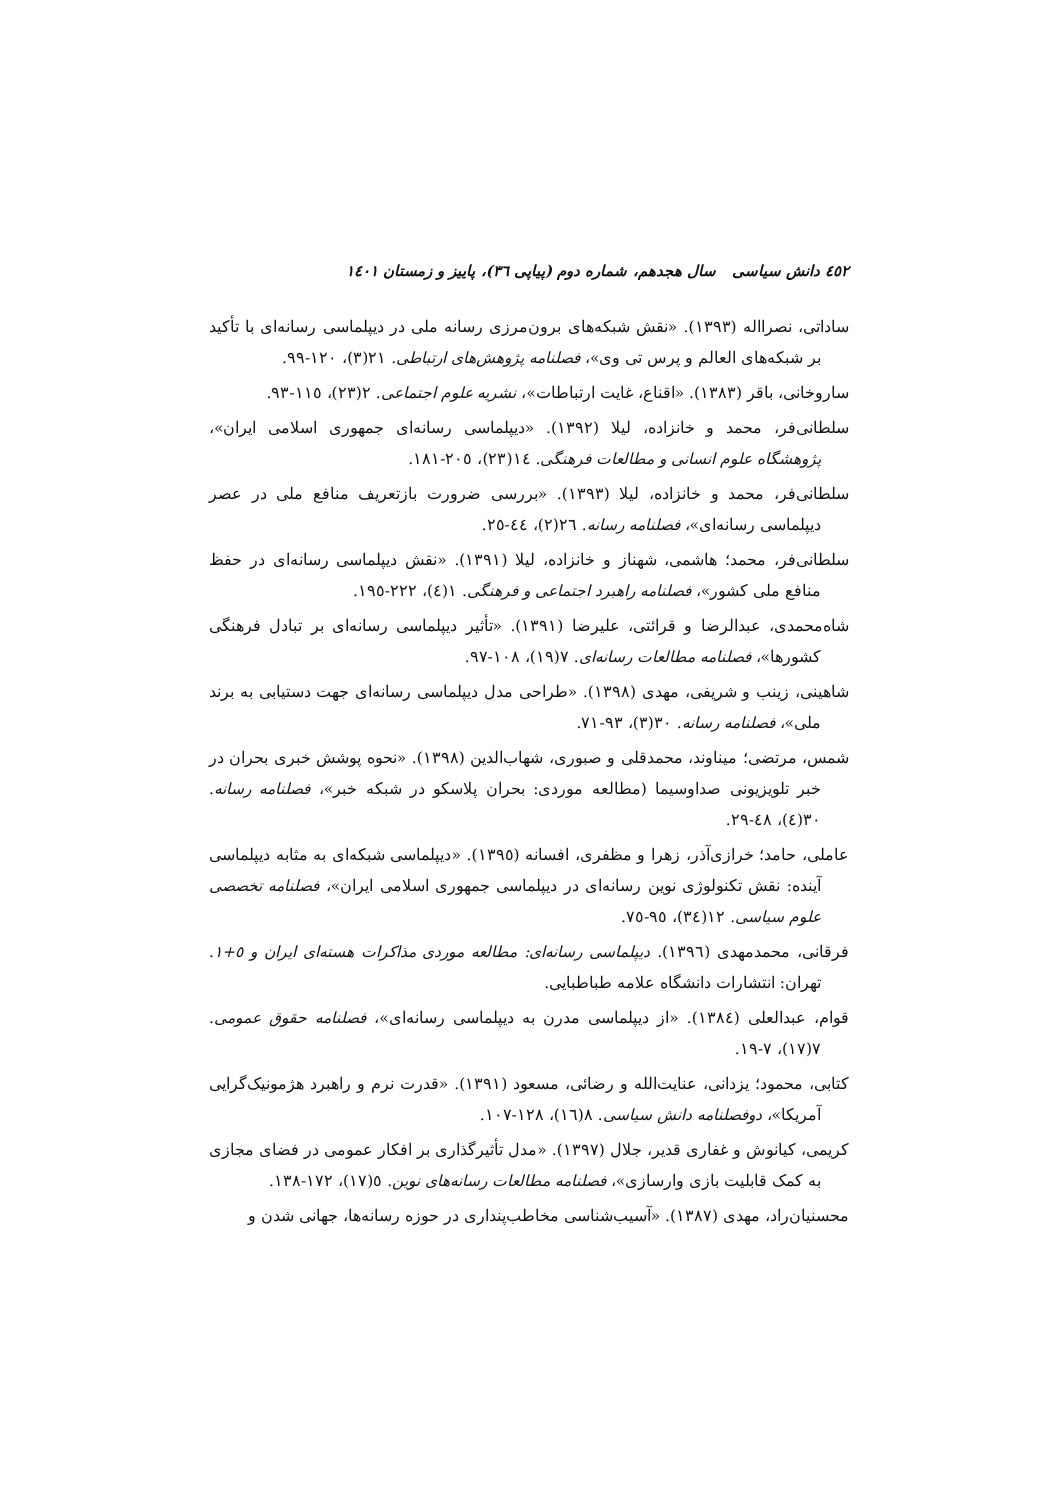٤٥٢ دانش سیاسی سال هجدهم، شماره دوم (پیاپی ٣٦)، پاییز و زمستان ١٤٠١
ساداتی، نصرااله (١٣٩٣). «نقش شبکه‌های برون‌مرزی رسانه ملی در دیپلماسی رسانه‌ای با تأکید بر شبکه‌های العالم و پرس تی وی»، فصلنامه پژوهش‌های ارتباطی. ٢١(٣)، ١٢٠-٩٩.
ساروخانی، باقر (١٣٨٣). «اقناع، غایت ارتباطات»، نشریه علوم اجتماعی. ٢(٢٣)، ١١٥-٩٣.
سلطانی‌فر، محمد و خانزاده، لیلا (١٣٩٢). «دیپلماسی رسانه‌ای جمهوری اسلامی ایران»، پژوهشگاه علوم انسانی و مطالعات فرهنگی. ١٤(٢٣)، ٢٠٥-١٨١.
سلطانی‌فر، محمد و خانزاده، لیلا (١٣٩٣). «بررسی ضرورت بازتعریف منافع ملی در عصر دیپلماسی رسانه‌ای»، فصلنامه رسانه. ٢٦(٢)، ٤٤-٢٥.
سلطانی‌فر، محمد؛ هاشمی، شهناز و خانزاده، لیلا (١٣٩١). «نقش دیپلماسی رسانه‌ای در حفظ منافع ملی کشور»، فصلنامه راهبرد اجتماعی و فرهنگی. ١(٤)، ٢٢٢-١٩٥.
شاه‌محمدی، عبدالرضا و قرائتی، علیرضا (١٣٩١). «تأثیر دیپلماسی رسانه‌ای بر تبادل فرهنگی کشورها»، فصلنامه مطالعات رسانه‌ای. ٧(١٩)، ١٠٨-٩٧.
شاهینی، زینب و شریفی، مهدی (١٣٩٨). «طراحی مدل دیپلماسی رسانه‌ای جهت دستیابی به برند ملی»، فصلنامه رسانه. ٣٠(٣)، ٩٣-٧١.
شمس، مرتضی؛ میناوند، محمدقلی و صبوری، شهاب‌الدین (١٣٩٨). «نحوه پوشش خبری بحران در خبر تلویزیونی صداوسیما (مطالعه موردی: بحران پلاسکو در شبکه خبر»، فصلنامه رسانه. ٣٠(٤)، ٤٨-٢٩.
عاملی، حامد؛ خرازی‌آذر، زهرا و مظفری، افسانه (١٣٩٥). «دیپلماسی شبکه‌ای به مثابه دیپلماسی آینده: نقش تکنولوژی نوین رسانه‌ای در دیپلماسی جمهوری اسلامی ایران»، فصلنامه تخصصی علوم سیاسی. ١٢(٣٤)، ٩٥-٧٥.
فرقانی، محمدمهدی (١٣٩٦). دیپلماسی رسانه‌ای: مطالعه موردی مذاکرات هسته‌ای ایران و ٥+١. تهران: انتشارات دانشگاه علامه طباطبایی.
قوام، عبدالعلی (١٣٨٤). «از دیپلماسی مدرن به دیپلماسی رسانه‌ای»، فصلنامه حقوق عمومی. ٧(١٧)، ٧-١٩.
کتابی، محمود؛ یزدانی، عنایت‌الله و رضائی، مسعود (١٣٩١). «قدرت نرم و راهبرد هژمونیک‌گرایی آمریکا»، دوفصلنامه دانش سیاسی. ٨(١٦)، ١٢٨-١٠٧.
کریمی، کیانوش و غفاری قدیر، جلال (١٣٩٧). «مدل تأثیرگذاری بر افکار عمومی در فضای مجازی به کمک قابلیت بازی وارسازی»، فصلنامه مطالعات رسانه‌های نوین. ٥(١٧)، ١٧٢-١٣٨.
محسنیان‌راد، مهدی (١٣٨٧). «آسیب‌شناسی مخاطب‌پنداری در حوزه رسانه‌ها، جهانی شدن و